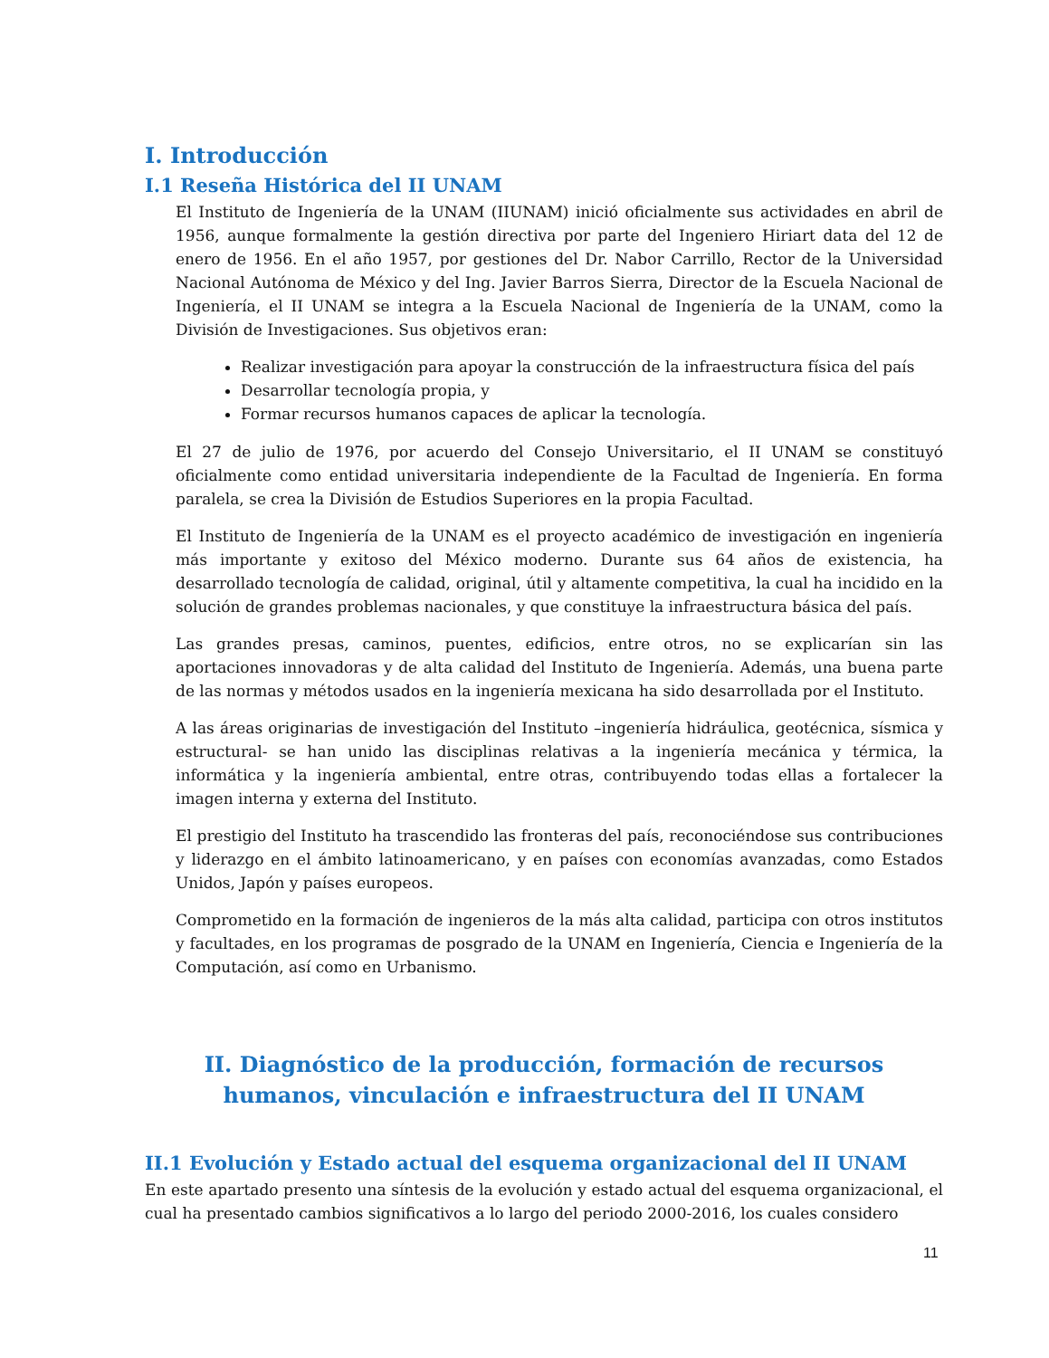I. Introducción
I.1 Reseña Histórica del II UNAM
El Instituto de Ingeniería de la UNAM (IIUNAM) inició oficialmente sus actividades en abril de 1956, aunque formalmente la gestión directiva por parte del Ingeniero Hiriart data del 12 de enero de 1956. En el año 1957, por gestiones del Dr. Nabor Carrillo, Rector de la Universidad Nacional Autónoma de México y del Ing. Javier Barros Sierra, Director de la Escuela Nacional de Ingeniería, el II UNAM se integra a la Escuela Nacional de Ingeniería de la UNAM, como la División de Investigaciones. Sus objetivos eran:
Realizar investigación para apoyar la construcción de la infraestructura física del país
Desarrollar tecnología propia, y
Formar recursos humanos capaces de aplicar la tecnología.
El 27 de julio de 1976, por acuerdo del Consejo Universitario, el II UNAM se constituyó oficialmente como entidad universitaria independiente de la Facultad de Ingeniería. En forma paralela, se crea la División de Estudios Superiores en la propia Facultad.
El Instituto de Ingeniería de la UNAM es el proyecto académico de investigación en ingeniería más importante y exitoso del México moderno. Durante sus 64 años de existencia, ha desarrollado tecnología de calidad, original, útil y altamente competitiva, la cual ha incidido en la solución de grandes problemas nacionales, y que constituye la infraestructura básica del país.
Las grandes presas, caminos, puentes, edificios, entre otros, no se explicarían sin las aportaciones innovadoras y de alta calidad del Instituto de Ingeniería. Además, una buena parte de las normas y métodos usados en la ingeniería mexicana ha sido desarrollada por el Instituto.
A las áreas originarias de investigación del Instituto –ingeniería hidráulica, geotécnica, sísmica y estructural- se han unido las disciplinas relativas a la ingeniería mecánica y térmica, la informática y la ingeniería ambiental, entre otras, contribuyendo todas ellas a fortalecer la imagen interna y externa del Instituto.
El prestigio del Instituto ha trascendido las fronteras del país, reconociéndose sus contribuciones y liderazgo en el ámbito latinoamericano, y en países con economías avanzadas, como Estados Unidos, Japón y países europeos.
Comprometido en la formación de ingenieros de la más alta calidad, participa con otros institutos y facultades, en los programas de posgrado de la UNAM en Ingeniería, Ciencia e Ingeniería de la Computación, así como en Urbanismo.
II. Diagnóstico de la producción, formación de recursos humanos, vinculación e infraestructura del II UNAM
II.1 Evolución y Estado actual del esquema organizacional del II UNAM
En este apartado presento una síntesis de la evolución y estado actual del esquema organizacional, el cual ha presentado cambios significativos a lo largo del periodo 2000-2016, los cuales considero
11